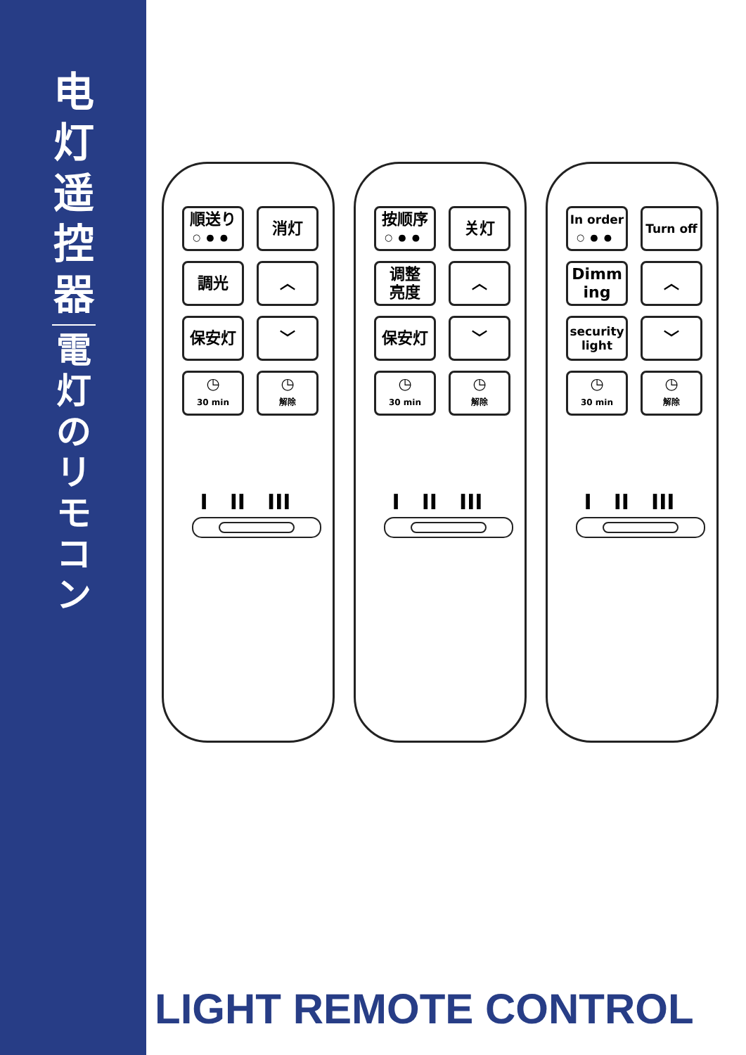电
灯
遥
控
器
電
灯
の
リ
モ
コ
ン
順送り
○●●
消灯
調光
︿
保安灯
﹀
◷
30 min
◷
解除
I II III
按顺序
○●●
关灯
调整
亮度
︿
保安灯
﹀
◷
30 min
◷
解除
I II III
In order
○●●
Turn off
Dimm
ing
︿
security
light
﹀
◷
30 min
◷
解除
I II III
LIGHT REMOTE CONTROL